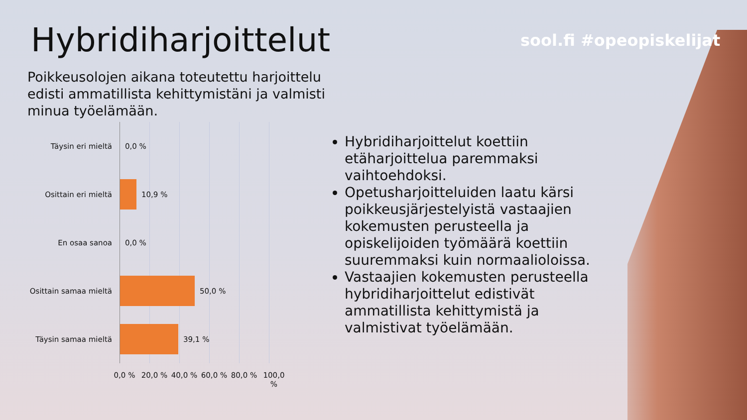Hybridiharjoittelut sool.fi #opeopiskelijat
Poikkeusolojen aikana toteutettu harjoittelu edisti ammatillista kehittymistäni ja valmisti minua työelämään.
Täysin eri mieltä
0,0 %
Osittain eri mieltä
10,9 %
En osaa sanoa
0,0 %
Osittain samaa mieltä
50,0 %
Täysin samaa mieltä
39,1 %
0,0 % 20,0 % 40,0 % 60,0 % 80,0 % 100,0 %
Hybridiharjoittelut koettiin etäharjoittelua paremmaksi vaihtoehdoksi.
Opetusharjoitteluiden laatu kärsi poikkeusjärjestelyistä vastaajien kokemusten perusteella ja opiskelijoiden työmäärä koettiin suuremmaksi kuin normaalioloissa.
Vastaajien kokemusten perusteella hybridiharjoittelut edistivät ammatillista kehittymistä ja valmistivat työelämään.